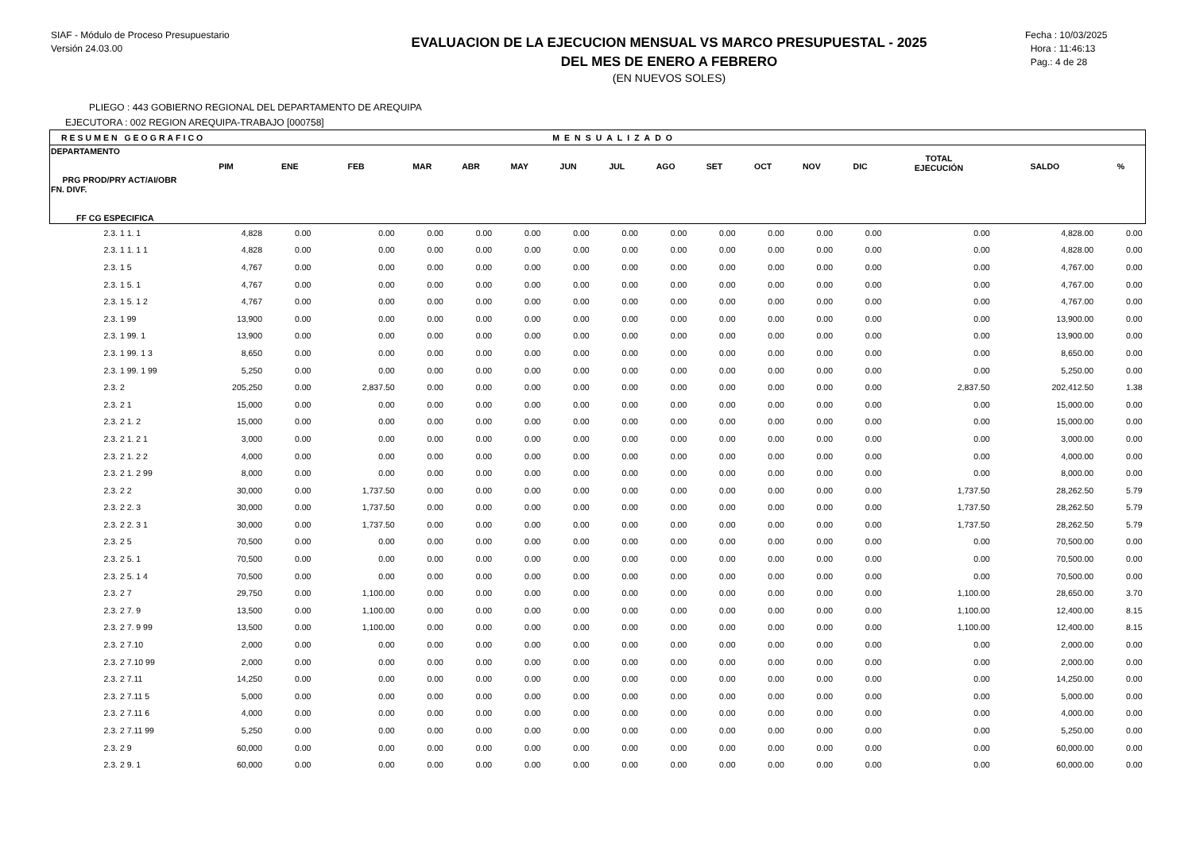SIAF - Módulo de Proceso Presupuestario
Versión 24.03.00
EVALUACION DE LA EJECUCION MENSUAL VS MARCO PRESUPUESTAL - 2025
DEL MES DE ENERO A FEBRERO
(EN NUEVOS SOLES)
Fecha : 10/03/2025
Hora : 11:46:13
Pag.: 4 de 28
PLIEGO : 443 GOBIERNO REGIONAL DEL DEPARTAMENTO DE AREQUIPA
EJECUTORA : 002 REGION AREQUIPA-TRABAJO [000758]
| RESUMEN GEOGRAFICO | | | MENSUALIZADO | | | | | | | | | | | | | |
| --- | --- | --- | --- | --- | --- | --- | --- | --- | --- | --- | --- | --- | --- | --- | --- | --- |
| DEPARTAMENTO PRG PROD/PRY ACT/AI/OBR FN. DIVF. FF CG ESPECIFICA | PIM | ENE | FEB | MAR | ABR | MAY | JUN | JUL | AGO | SET | OCT | NOV | DIC | TOTAL EJECUCIÓN | SALDO | % |
| 2.3. 1 1. 1 | 4,828 | 0.00 | 0.00 | 0.00 | 0.00 | 0.00 | 0.00 | 0.00 | 0.00 | 0.00 | 0.00 | 0.00 | 0.00 | 0.00 | 4,828.00 | 0.00 |
| 2.3. 1 1. 1 1 | 4,828 | 0.00 | 0.00 | 0.00 | 0.00 | 0.00 | 0.00 | 0.00 | 0.00 | 0.00 | 0.00 | 0.00 | 0.00 | 0.00 | 4,828.00 | 0.00 |
| 2.3. 1 5 | 4,767 | 0.00 | 0.00 | 0.00 | 0.00 | 0.00 | 0.00 | 0.00 | 0.00 | 0.00 | 0.00 | 0.00 | 0.00 | 0.00 | 4,767.00 | 0.00 |
| 2.3. 1 5. 1 | 4,767 | 0.00 | 0.00 | 0.00 | 0.00 | 0.00 | 0.00 | 0.00 | 0.00 | 0.00 | 0.00 | 0.00 | 0.00 | 0.00 | 4,767.00 | 0.00 |
| 2.3. 1 5. 1 2 | 4,767 | 0.00 | 0.00 | 0.00 | 0.00 | 0.00 | 0.00 | 0.00 | 0.00 | 0.00 | 0.00 | 0.00 | 0.00 | 0.00 | 4,767.00 | 0.00 |
| 2.3. 1 99 | 13,900 | 0.00 | 0.00 | 0.00 | 0.00 | 0.00 | 0.00 | 0.00 | 0.00 | 0.00 | 0.00 | 0.00 | 0.00 | 0.00 | 13,900.00 | 0.00 |
| 2.3. 1 99. 1 | 13,900 | 0.00 | 0.00 | 0.00 | 0.00 | 0.00 | 0.00 | 0.00 | 0.00 | 0.00 | 0.00 | 0.00 | 0.00 | 0.00 | 13,900.00 | 0.00 |
| 2.3. 1 99. 1 3 | 8,650 | 0.00 | 0.00 | 0.00 | 0.00 | 0.00 | 0.00 | 0.00 | 0.00 | 0.00 | 0.00 | 0.00 | 0.00 | 0.00 | 8,650.00 | 0.00 |
| 2.3. 1 99. 1 99 | 5,250 | 0.00 | 0.00 | 0.00 | 0.00 | 0.00 | 0.00 | 0.00 | 0.00 | 0.00 | 0.00 | 0.00 | 0.00 | 0.00 | 5,250.00 | 0.00 |
| 2.3. 2 | 205,250 | 0.00 | 2,837.50 | 0.00 | 0.00 | 0.00 | 0.00 | 0.00 | 0.00 | 0.00 | 0.00 | 0.00 | 0.00 | 2,837.50 | 202,412.50 | 1.38 |
| 2.3. 2 1 | 15,000 | 0.00 | 0.00 | 0.00 | 0.00 | 0.00 | 0.00 | 0.00 | 0.00 | 0.00 | 0.00 | 0.00 | 0.00 | 0.00 | 15,000.00 | 0.00 |
| 2.3. 2 1. 2 | 15,000 | 0.00 | 0.00 | 0.00 | 0.00 | 0.00 | 0.00 | 0.00 | 0.00 | 0.00 | 0.00 | 0.00 | 0.00 | 0.00 | 15,000.00 | 0.00 |
| 2.3. 2 1. 2 1 | 3,000 | 0.00 | 0.00 | 0.00 | 0.00 | 0.00 | 0.00 | 0.00 | 0.00 | 0.00 | 0.00 | 0.00 | 0.00 | 0.00 | 3,000.00 | 0.00 |
| 2.3. 2 1. 2 2 | 4,000 | 0.00 | 0.00 | 0.00 | 0.00 | 0.00 | 0.00 | 0.00 | 0.00 | 0.00 | 0.00 | 0.00 | 0.00 | 0.00 | 4,000.00 | 0.00 |
| 2.3. 2 1. 2 99 | 8,000 | 0.00 | 0.00 | 0.00 | 0.00 | 0.00 | 0.00 | 0.00 | 0.00 | 0.00 | 0.00 | 0.00 | 0.00 | 0.00 | 8,000.00 | 0.00 |
| 2.3. 2 2 | 30,000 | 0.00 | 1,737.50 | 0.00 | 0.00 | 0.00 | 0.00 | 0.00 | 0.00 | 0.00 | 0.00 | 0.00 | 0.00 | 1,737.50 | 28,262.50 | 5.79 |
| 2.3. 2 2. 3 | 30,000 | 0.00 | 1,737.50 | 0.00 | 0.00 | 0.00 | 0.00 | 0.00 | 0.00 | 0.00 | 0.00 | 0.00 | 0.00 | 1,737.50 | 28,262.50 | 5.79 |
| 2.3. 2 2. 3 1 | 30,000 | 0.00 | 1,737.50 | 0.00 | 0.00 | 0.00 | 0.00 | 0.00 | 0.00 | 0.00 | 0.00 | 0.00 | 0.00 | 1,737.50 | 28,262.50 | 5.79 |
| 2.3. 2 5 | 70,500 | 0.00 | 0.00 | 0.00 | 0.00 | 0.00 | 0.00 | 0.00 | 0.00 | 0.00 | 0.00 | 0.00 | 0.00 | 0.00 | 70,500.00 | 0.00 |
| 2.3. 2 5. 1 | 70,500 | 0.00 | 0.00 | 0.00 | 0.00 | 0.00 | 0.00 | 0.00 | 0.00 | 0.00 | 0.00 | 0.00 | 0.00 | 0.00 | 70,500.00 | 0.00 |
| 2.3. 2 5. 1 4 | 70,500 | 0.00 | 0.00 | 0.00 | 0.00 | 0.00 | 0.00 | 0.00 | 0.00 | 0.00 | 0.00 | 0.00 | 0.00 | 0.00 | 70,500.00 | 0.00 |
| 2.3. 2 7 | 29,750 | 0.00 | 1,100.00 | 0.00 | 0.00 | 0.00 | 0.00 | 0.00 | 0.00 | 0.00 | 0.00 | 0.00 | 0.00 | 1,100.00 | 28,650.00 | 3.70 |
| 2.3. 2 7. 9 | 13,500 | 0.00 | 1,100.00 | 0.00 | 0.00 | 0.00 | 0.00 | 0.00 | 0.00 | 0.00 | 0.00 | 0.00 | 0.00 | 1,100.00 | 12,400.00 | 8.15 |
| 2.3. 2 7. 9 99 | 13,500 | 0.00 | 1,100.00 | 0.00 | 0.00 | 0.00 | 0.00 | 0.00 | 0.00 | 0.00 | 0.00 | 0.00 | 0.00 | 1,100.00 | 12,400.00 | 8.15 |
| 2.3. 2 7.10 | 2,000 | 0.00 | 0.00 | 0.00 | 0.00 | 0.00 | 0.00 | 0.00 | 0.00 | 0.00 | 0.00 | 0.00 | 0.00 | 0.00 | 2,000.00 | 0.00 |
| 2.3. 2 7.10 99 | 2,000 | 0.00 | 0.00 | 0.00 | 0.00 | 0.00 | 0.00 | 0.00 | 0.00 | 0.00 | 0.00 | 0.00 | 0.00 | 0.00 | 2,000.00 | 0.00 |
| 2.3. 2 7.11 | 14,250 | 0.00 | 0.00 | 0.00 | 0.00 | 0.00 | 0.00 | 0.00 | 0.00 | 0.00 | 0.00 | 0.00 | 0.00 | 0.00 | 14,250.00 | 0.00 |
| 2.3. 2 7.11 5 | 5,000 | 0.00 | 0.00 | 0.00 | 0.00 | 0.00 | 0.00 | 0.00 | 0.00 | 0.00 | 0.00 | 0.00 | 0.00 | 0.00 | 5,000.00 | 0.00 |
| 2.3. 2 7.11 6 | 4,000 | 0.00 | 0.00 | 0.00 | 0.00 | 0.00 | 0.00 | 0.00 | 0.00 | 0.00 | 0.00 | 0.00 | 0.00 | 0.00 | 4,000.00 | 0.00 |
| 2.3. 2 7.11 99 | 5,250 | 0.00 | 0.00 | 0.00 | 0.00 | 0.00 | 0.00 | 0.00 | 0.00 | 0.00 | 0.00 | 0.00 | 0.00 | 0.00 | 5,250.00 | 0.00 |
| 2.3. 2 9 | 60,000 | 0.00 | 0.00 | 0.00 | 0.00 | 0.00 | 0.00 | 0.00 | 0.00 | 0.00 | 0.00 | 0.00 | 0.00 | 0.00 | 60,000.00 | 0.00 |
| 2.3. 2 9. 1 | 60,000 | 0.00 | 0.00 | 0.00 | 0.00 | 0.00 | 0.00 | 0.00 | 0.00 | 0.00 | 0.00 | 0.00 | 0.00 | 0.00 | 60,000.00 | 0.00 |